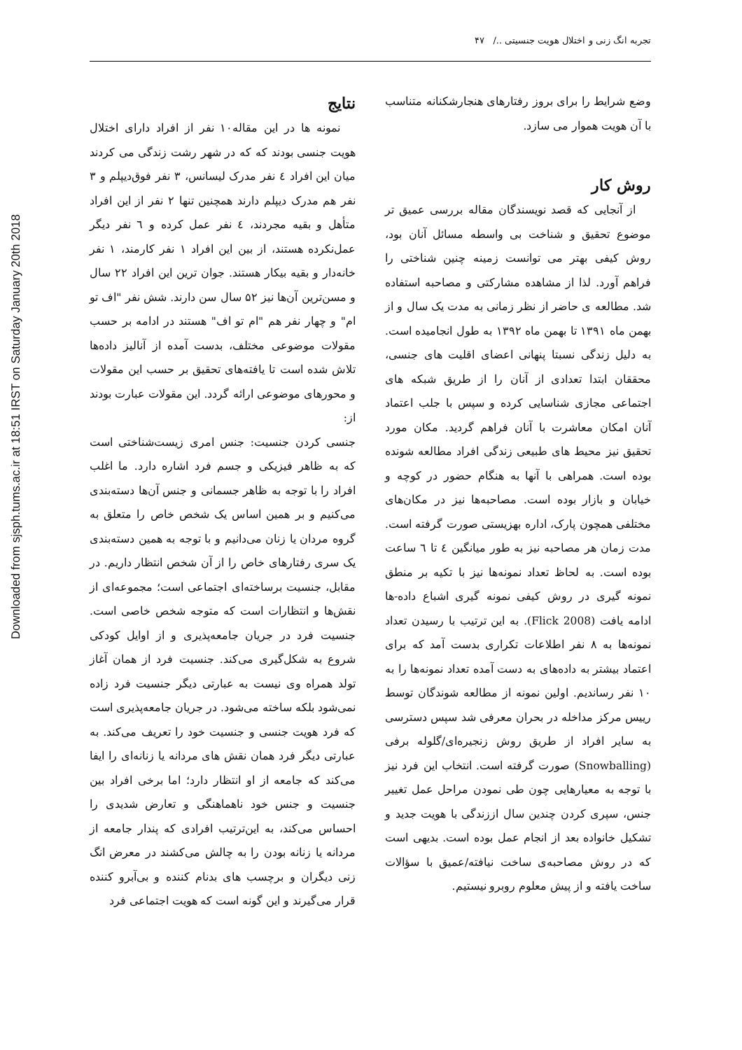Downloaded from sjsph.tums.ac.ir at 18:51 IRST on Saturday January 20th 2018
تجربه انگ زنی و اختلال هویت جنسیتی ../ ۴۷
وضع شرایط را برای بروز رفتارهای هنجارشکنانه متناسب با آن هویت هموار می سازد.
روش کار
از آنجایی که قصد نویسندگان مقاله بررسی عمیق تر موضوع تحقیق و شناخت بی واسطه مسائل آنان بود، روش کیفی بهتر می توانست زمینه چنین شناختی را فراهم آورد. لذا از مشاهده مشارکتی و مصاحبه استفاده شد. مطالعه ی حاضر از نظر زمانی به مدت یک سال و از بهمن ماه ۱۳۹۱ تا بهمن ماه ۱۳۹۲ به طول انجامیده است. به دلیل زندگی نسبتا پنهانی اعضای اقلیت های جنسی، محققان ابتدا تعدادی از آنان را از طریق شبکه های اجتماعی مجازی شناسایی کرده و سپس با جلب اعتماد آنان امکان معاشرت با آنان فراهم گردید. مکان مورد تحقیق نیز محیط های طبیعی زندگی افراد مطالعه شونده بوده است. همراهی با آنها به هنگام حضور در کوچه و خیابان و بازار بوده است. مصاحبه‌ها نیز در مکان‌های مختلفی همچون پارک، اداره بهزیستی صورت گرفته است. مدت زمان هر مصاحبه نیز به طور میانگین ٤ تا ٦ ساعت بوده است. به لحاظ تعداد نمونه‌ها نیز با تکیه بر منطق نمونه گیری در روش کیفی نمونه گیری اشباع داده-ها ادامه یافت (Flick 2008). به این ترتیب با رسیدن تعداد نمونه‌ها به ۸ نفر اطلاعات تکراری بدست آمد که برای اعتماد بیشتر به داده‌های به دست آمده تعداد نمونه‌ها را به ۱۰ نفر رساندیم. اولین نمونه از مطالعه شوندگان توسط رییس مرکز مداخله در بحران معرفی شد سپس دسترسی به سایر افراد از طریق روش زنجیره‌ای/گلوله برفی (Snowballing) صورت گرفته است. انتخاب این فرد نیز با توجه به معیارهایی چون طی نمودن مراحل عمل تغییر جنس، سپری کردن چندین سال اززندگی با هویت جدید و تشکیل خانواده بعد از انجام عمل بوده است. بدیهی است که در روش مصاحبه‌ی ساخت نیافته/عمیق با سؤالات ساخت یافته و از پیش معلوم روبرو نیستیم.
نتایج
نمونه ها در این مقاله۱۰ نفر از افراد دارای اختلال هویت جنسی بودند که که در شهر رشت زندگی می کردند میان این افراد ٤ نفر مدرک لیسانس، ۳ نفر فوق‌دیپلم و ۳ نفر هم مدرک دیپلم دارند همچنین تنها ۲ نفر از این افراد متأهل و بقیه مجردند، ٤ نفر عمل کرده و ٦ نفر دیگر عمل‌نکرده هستند، از بین این افراد ۱ نفر کارمند، ۱ نفر خانه‌دار و بقیه بیکار هستند. جوان ترین این افراد ۲۲ سال و مسن‌ترین آن‌ها نیز ۵۲ سال سن دارند. شش نفر "اف تو ام" و چهار نفر هم "ام تو اف" هستند در ادامه بر حسب مقولات موضوعی مختلف، بدست آمده از آنالیز داده‌ها تلاش شده است تا یافته‌های تحقیق بر حسب این مقولات و محورهای موضوعی ارائه گردد. این مقولات عبارت بودند از:
جنسی کردن جنسیت: جنس امری زیست‌شناختی است که به ظاهر فیزیکی و جسم فرد اشاره دارد. ما اغلب افراد را با توجه به ظاهر جسمانی و جنس آن‌ها دسته‌بندی می‌کنیم و بر همین اساس یک شخص خاص را متعلق به گروه مردان یا زنان می‌دانیم و با توجه به همین دسته‌بندی یک سری رفتارهای خاص را از آن شخص انتظار داریم. در مقابل، جنسیت برساخته‌ای اجتماعی است؛ مجموعه‌ای از نقش‌ها و انتظارات است که متوجه شخص خاصی است. جنسیت فرد در جریان جامعه‌پذیری و از اوایل کودکی شروع به شکل‌گیری می‌کند. جنسیت فرد از همان آغاز تولد همراه وی نیست به عبارتی دیگر جنسیت فرد زاده نمی‌شود بلکه ساخته می‌شود. در جریان جامعه‌پذیری است که فرد هویت جنسی و جنسیت خود را تعریف می‌کند. به عبارتی دیگر فرد همان نقش های مردانه یا زنانه‌ای را ایفا می‌کند که جامعه از او انتظار دارد؛ اما برخی افراد بین جنسیت و جنس خود ناهماهنگی و تعارض شدیدی را احساس می‌کند، به این‌ترتیب افرادی که پندار جامعه از مردانه یا زنانه بودن را به چالش می‌کشند در معرض انگ زنی دیگران و برچسب های بدنام کننده و بی‌آبرو کننده قرار می‌گیرند و این گونه است که هویت اجتماعی فرد